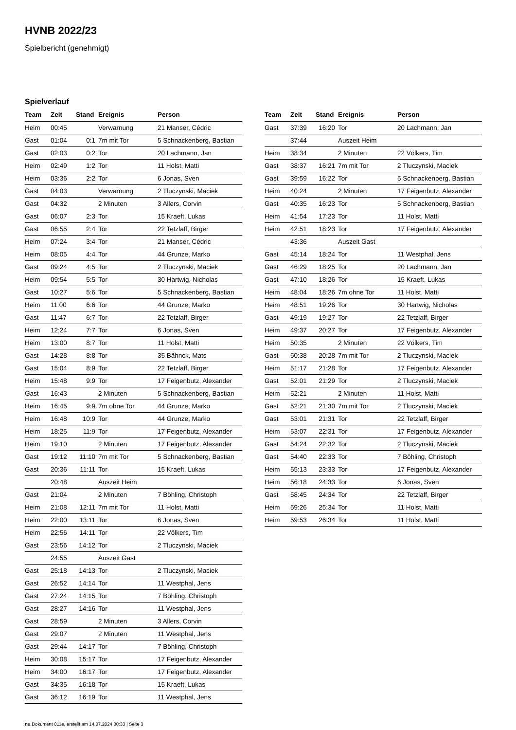HVNB 2022/23
Spielbericht (genehmigt)
Spielverlauf
| Team | Zeit | Stand | Ereignis | Person |
| --- | --- | --- | --- | --- |
| Heim | 00:45 | | Verwarnung | 21 Manser, Cédric |
| Gast | 01:04 | 0:1 | 7m mit Tor | 5 Schnackenberg, Bastian |
| Gast | 02:03 | 0:2 | Tor | 20 Lachmann, Jan |
| Heim | 02:49 | 1:2 | Tor | 11 Holst, Matti |
| Heim | 03:36 | 2:2 | Tor | 6 Jonas, Sven |
| Gast | 04:03 | | Verwarnung | 2 Tluczynski, Maciek |
| Gast | 04:32 | | 2 Minuten | 3 Allers, Corvin |
| Gast | 06:07 | 2:3 | Tor | 15 Kraeft, Lukas |
| Gast | 06:55 | 2:4 | Tor | 22 Tetzlaff, Birger |
| Heim | 07:24 | 3:4 | Tor | 21 Manser, Cédric |
| Heim | 08:05 | 4:4 | Tor | 44 Grunze, Marko |
| Gast | 09:24 | 4:5 | Tor | 2 Tluczynski, Maciek |
| Heim | 09:54 | 5:5 | Tor | 30 Hartwig, Nicholas |
| Gast | 10:27 | 5:6 | Tor | 5 Schnackenberg, Bastian |
| Heim | 11:00 | 6:6 | Tor | 44 Grunze, Marko |
| Gast | 11:47 | 6:7 | Tor | 22 Tetzlaff, Birger |
| Heim | 12:24 | 7:7 | Tor | 6 Jonas, Sven |
| Heim | 13:00 | 8:7 | Tor | 11 Holst, Matti |
| Gast | 14:28 | 8:8 | Tor | 35 Bähnck, Mats |
| Gast | 15:04 | 8:9 | Tor | 22 Tetzlaff, Birger |
| Heim | 15:48 | 9:9 | Tor | 17 Feigenbutz, Alexander |
| Gast | 16:43 | | 2 Minuten | 5 Schnackenberg, Bastian |
| Heim | 16:45 | 9:9 | 7m ohne Tor | 44 Grunze, Marko |
| Heim | 16:48 | 10:9 | Tor | 44 Grunze, Marko |
| Heim | 18:25 | 11:9 | Tor | 17 Feigenbutz, Alexander |
| Heim | 19:10 | | 2 Minuten | 17 Feigenbutz, Alexander |
| Gast | 19:12 | 11:10 | 7m mit Tor | 5 Schnackenberg, Bastian |
| Gast | 20:36 | 11:11 | Tor | 15 Kraeft, Lukas |
| | 20:48 | | Auszeit Heim | |
| Gast | 21:04 | | 2 Minuten | 7 Böhling, Christoph |
| Heim | 21:08 | 12:11 | 7m mit Tor | 11 Holst, Matti |
| Heim | 22:00 | 13:11 | Tor | 6 Jonas, Sven |
| Heim | 22:56 | 14:11 | Tor | 22 Völkers, Tim |
| Gast | 23:56 | 14:12 | Tor | 2 Tluczynski, Maciek |
| | 24:55 | | Auszeit Gast | |
| Gast | 25:18 | 14:13 | Tor | 2 Tluczynski, Maciek |
| Gast | 26:52 | 14:14 | Tor | 11 Westphal, Jens |
| Gast | 27:24 | 14:15 | Tor | 7 Böhling, Christoph |
| Gast | 28:27 | 14:16 | Tor | 11 Westphal, Jens |
| Gast | 28:59 | | 2 Minuten | 3 Allers, Corvin |
| Gast | 29:07 | | 2 Minuten | 11 Westphal, Jens |
| Gast | 29:44 | 14:17 | Tor | 7 Böhling, Christoph |
| Heim | 30:08 | 15:17 | Tor | 17 Feigenbutz, Alexander |
| Heim | 34:00 | 16:17 | Tor | 17 Feigenbutz, Alexander |
| Gast | 34:35 | 16:18 | Tor | 15 Kraeft, Lukas |
| Gast | 36:12 | 16:19 | Tor | 11 Westphal, Jens |
| Team | Zeit | Stand | Ereignis | Person |
| --- | --- | --- | --- | --- |
| Gast | 37:39 | 16:20 | Tor | 20 Lachmann, Jan |
| | 37:44 | | Auszeit Heim | |
| Heim | 38:34 | | 2 Minuten | 22 Völkers, Tim |
| Gast | 38:37 | 16:21 | 7m mit Tor | 2 Tluczynski, Maciek |
| Gast | 39:59 | 16:22 | Tor | 5 Schnackenberg, Bastian |
| Heim | 40:24 | | 2 Minuten | 17 Feigenbutz, Alexander |
| Gast | 40:35 | 16:23 | Tor | 5 Schnackenberg, Bastian |
| Heim | 41:54 | 17:23 | Tor | 11 Holst, Matti |
| Heim | 42:51 | 18:23 | Tor | 17 Feigenbutz, Alexander |
| | 43:36 | | Auszeit Gast | |
| Gast | 45:14 | 18:24 | Tor | 11 Westphal, Jens |
| Gast | 46:29 | 18:25 | Tor | 20 Lachmann, Jan |
| Gast | 47:10 | 18:26 | Tor | 15 Kraeft, Lukas |
| Heim | 48:04 | 18:26 | 7m ohne Tor | 11 Holst, Matti |
| Heim | 48:51 | 19:26 | Tor | 30 Hartwig, Nicholas |
| Gast | 49:19 | 19:27 | Tor | 22 Tetzlaff, Birger |
| Heim | 49:37 | 20:27 | Tor | 17 Feigenbutz, Alexander |
| Heim | 50:35 | | 2 Minuten | 22 Völkers, Tim |
| Gast | 50:38 | 20:28 | 7m mit Tor | 2 Tluczynski, Maciek |
| Heim | 51:17 | 21:28 | Tor | 17 Feigenbutz, Alexander |
| Gast | 52:01 | 21:29 | Tor | 2 Tluczynski, Maciek |
| Heim | 52:21 | | 2 Minuten | 11 Holst, Matti |
| Gast | 52:21 | 21:30 | 7m mit Tor | 2 Tluczynski, Maciek |
| Gast | 53:01 | 21:31 | Tor | 22 Tetzlaff, Birger |
| Heim | 53:07 | 22:31 | Tor | 17 Feigenbutz, Alexander |
| Gast | 54:24 | 22:32 | Tor | 2 Tluczynski, Maciek |
| Gast | 54:40 | 22:33 | Tor | 7 Böhling, Christoph |
| Heim | 55:13 | 23:33 | Tor | 17 Feigenbutz, Alexander |
| Heim | 56:18 | 24:33 | Tor | 6 Jonas, Sven |
| Gast | 58:45 | 24:34 | Tor | 22 Tetzlaff, Birger |
| Heim | 59:26 | 25:34 | Tor | 11 Holst, Matti |
| Heim | 59:53 | 26:34 | Tor | 11 Holst, Matti |
nu.Dokument 011e, erstellt am 14.07.2024 00:33 | Seite 3